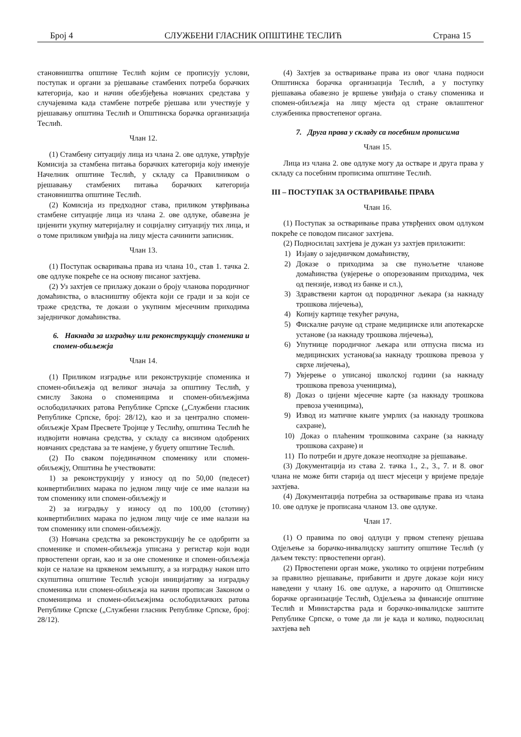Број 4 СЛУЖБЕНИ ГЛАСНИК ОПШТИНЕ ТЕСЛИЋ Страна 15
становништва општине Теслић којим се прописују услови, поступак и органи за рјешавање стамбених потреба борачких категорија, као и начин обезбјеђења новчаних средстава у случајевима када стамбене потребе рјешава или учествује у рјешавању општина Теслић и Општинска борачка организација Теслић.
Члан 12.
(1) Стамбену ситуацију лица из члана 2. ове одлуке, утврђује Комисија за стамбена питања борачких категорија коју именује Начелник општине Теслић, у складу са Правилником о рјешавању стамбених питања борачких категорија становништва општине Теслић.
(2) Комисија из предходног става, приликом утврђивања стамбене ситуације лица из члана 2. ове одлуке, обавезна је цијенити укупну материјалну и социјалну ситуацију тих лица, и о томе приликом увиђаја на лицу мјеста сачинити записник.
Члан 13.
(1) Поступак осваривања права из члана 10., став 1. тачка 2. ове одлуке покреће се на основу писаног захтјева.
(2) Уз захтјев се прилажу докази о броју чланова породичног домаћинства, о власништву објекта који се гради и за који се траже средства, те докази о укупним мјесечним приходима заједничког домаћинства.
6. Накнада за изградњу или реконструкцију споменика и спомен-обиљежја
Члан 14.
(1) Приликом изградње или реконструкције споменика и спомен-обиљежја од великог значаја за општину Теслић, у смислу Закона о споменицима и спомен-обиљежјима ослободилачких ратова Републике Српске („Службени гласник Републике Српске, број: 28/12), као и за централно спомен-обиљежје Храм Пресвете Тројице у Теслићу, општина Теслић ће издвојити новчана средства, у складу са висином одобрених новчаних средстава за те намјене, у буџету општине Теслић.
(2) По сваком појединачном споменику или спомен-обиљежју, Општина ће учествовати:
1) за реконструкцију у износу од по 50,00 (педесет) конвертибилних марака по једном лицу чије се име налази на том споменику или спомен-обиљежју и
2) за изградњу у износу од по 100,00 (стотину) конвертибилних марака по једном лицу чије се име налази на том споменику или спомен-обиљежју.
(3) Новчана средства за реконструкцију ће се одобрити за споменике и спомен-обиљежја уписана у регистар који води првостепени орган, као и за оне споменике и спомен-обиљежја који се налазе на црквеном земљишту, а за изградњу након што скупштина општине Теслић усвоји иницијативу за изградњу споменика или спомен-обиљежја на начин прописан Законом о споменицима и спомен-обиљежјима ослободилачких ратова Републике Српске („Службени гласник Републике Српске, број: 28/12).
(4) Захтјев за остваривање права из овог члана подноси Општинска борачка организација Теслић, а у поступку рјешавања обавезно је вршење увиђаја о стању споменика и спомен-обиљежја на лицу мјеста од стране овлаштеног службеника првостепеног органа.
7. Друга права у складу са посебним прописима
Члан 15.
Лица из члана 2. ове одлуке могу да остваре и друга права у складу са посебним прописима општине Теслић.
III – ПОСТУПАК ЗА ОСТВАРИВАЊЕ ПРАВА
Члан 16.
(1) Поступак за остваривање права утврђених овом одлуком покреће се поводом писаног захтјева.
(2) Подносилац захтјева је дужан уз захтјев приложити:
1) Изјаву о заједничком домаћинству,
2) Доказе о приходима за све пунољетне чланове домаћинства (увјерење о опорезованим приходима, чек од пензије, извод из банке и сл.),
3) Здравствени картон од породичног љекара (за накнаду трошкова лијечења),
4) Копију картице текућег рачуна,
5) Фискалне рачуне од стране медицинске или апотекарске установе (за накнаду трошкова лијечења),
6) Упутнице породичног љекара или отпусна писма из медицинских установа(за накнаду трошкова превоза у сврхе лијечења),
7) Увјерење о уписаној школској години (за накнаду трошкова превоза ученицима),
8) Доказ о цијени мјесечне карте (за накнаду трошкова превоза ученицима),
9) Извод из матичне књиге умрлих (за накнаду трошкова сахране),
10) Доказ о плаћеним трошковима сахране (за накнаду трошкова сахране) и
11) По потреби и друге доказе неопходне за рјешавање.
(3) Документација из става 2. тачка 1., 2., 3., 7. и 8. овог члана не може бити старија од шест мјесеци у вријеме предаје захтјева.
(4) Документација потребна за остваривање права из члана 10. ове одлуке је прописана чланом 13. ове одлуке.
Члан 17.
(1) О правима по овој одлуци у првом степену рјешава Одјељење за борачко-инвалидску заштиту општине Теслић (у даљем тексту: првостепени орган).
(2) Првостепени орган може, уколико то оцијени потребним за правилно рјешавање, прибавити и друге доказе који нису наведени у члану 16. ове одлуке, а нарочито од Општинске борачке организације Теслић, Одјељења за финансије општине Теслић и Министарства рада и борачко-инвалидске заштите Републике Српске, о томе да ли је када и колико, подносилац захтјева већ